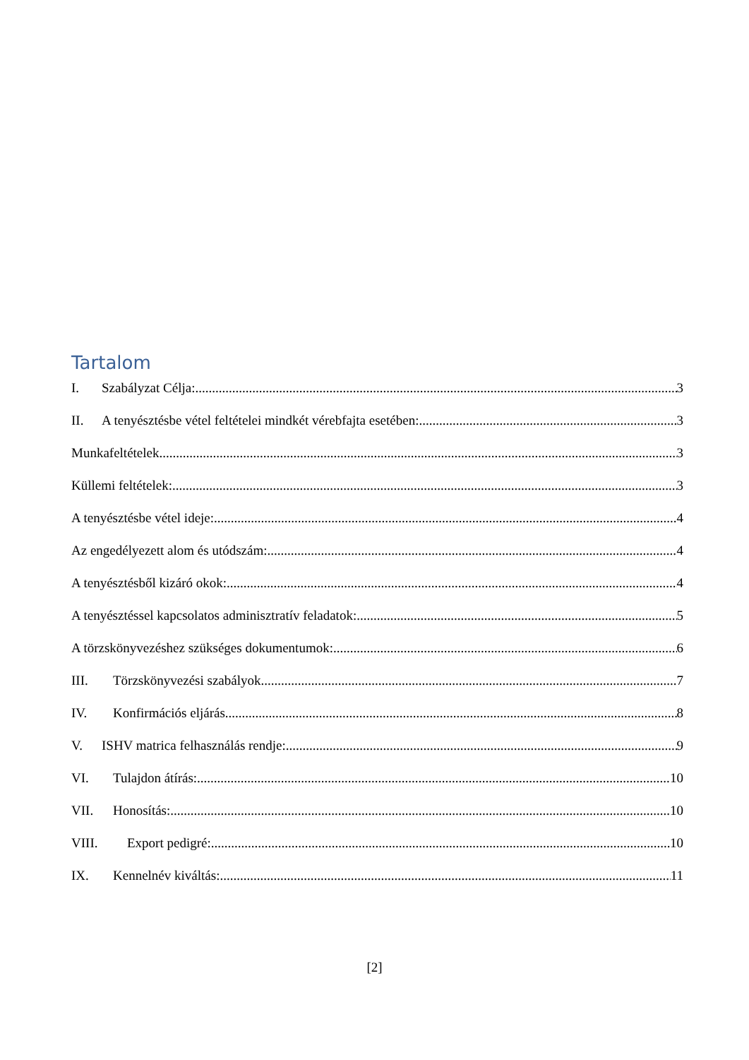Tartalom
I. Szabályzat Célja: 3
II. A tenyésztésbe vétel feltételei mindkét vérebfajta esetében: 3
Munkafeltételek 3
Küllemi feltételek: 3
A tenyésztésbe vétel ideje: 4
Az engedélyezett alom és utódszám: 4
A tenyésztésből kizáró okok: 4
A tenyésztéssel kapcsolatos adminisztratív feladatok: 5
A törzskönyvezéshez szükséges dokumentumok: 6
III. Törzskönyvezési szabályok 7
IV. Konfirmációs eljárás 8
V. ISHV matrica felhasználás rendje: 9
VI. Tulajdon átírás: 10
VII. Honosítás: 10
VIII. Export pedigré: 10
IX. Kennelnév kiváltás: 11
[2]